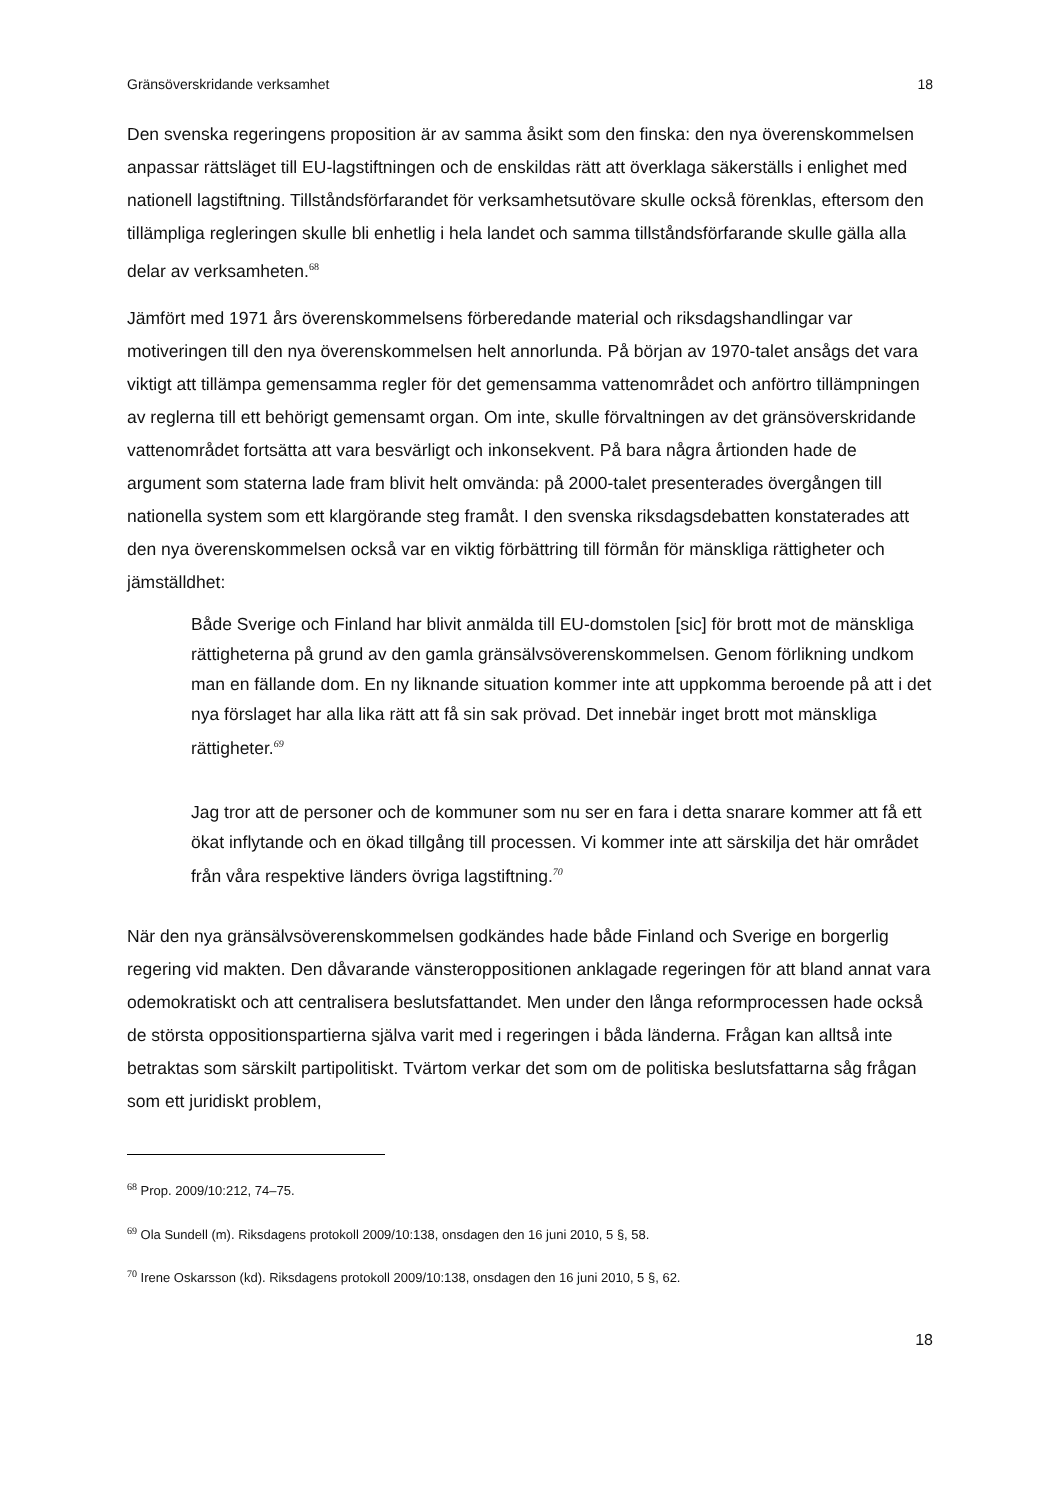Gränsöverskridande verksamhet 18
Den svenska regeringens proposition är av samma åsikt som den finska: den nya överenskommelsen anpassar rättsläget till EU-lagstiftningen och de enskildas rätt att överklaga säkerställs i enlighet med nationell lagstiftning. Tillståndsförfarandet för verksamhetsutövare skulle också förenklas, eftersom den tillämpliga regleringen skulle bli enhetlig i hela landet och samma tillståndsförfarande skulle gälla alla delar av verksamheten.<sup>68</sup>
Jämfört med 1971 års överenskommelsens förberedande material och riksdagshandlingar var motiveringen till den nya överenskommelsen helt annorlunda. På början av 1970-talet ansågs det vara viktigt att tillämpa gemensamma regler för det gemensamma vattenområdet och anförtro tillämpningen av reglerna till ett behörigt gemensamt organ. Om inte, skulle förvaltningen av det gränsöverskridande vattenområdet fortsätta att vara besvärligt och inkonsekvent. På bara några årtionden hade de argument som staterna lade fram blivit helt omvända: på 2000-talet presenterades övergången till nationella system som ett klargörande steg framåt. I den svenska riksdagsdebatten konstaterades att den nya överenskommelsen också var en viktig förbättring till förmån för mänskliga rättigheter och jämställdhet:
Både Sverige och Finland har blivit anmälda till EU-domstolen [sic] för brott mot de mänskliga rättigheterna på grund av den gamla gränsälvsöverenskommelsen. Genom förlikning undkom man en fällande dom. En ny liknande situation kommer inte att uppkomma beroende på att i det nya förslaget har alla lika rätt att få sin sak prövad. Det innebär inget brott mot mänskliga rättigheter.<sup>69</sup>
Jag tror att de personer och de kommuner som nu ser en fara i detta snarare kommer att få ett ökat inflytande och en ökad tillgång till processen. Vi kommer inte att särskilja det här området från våra respektive länders övriga lagstiftning.<sup>70</sup>
När den nya gränsälvsöverenskommelsen godkändes hade både Finland och Sverige en borgerlig regering vid makten. Den dåvarande vänsteroppositionen anklagade regeringen för att bland annat vara odemokratiskt och att centralisera beslutsfattandet. Men under den långa reformprocessen hade också de största oppositionspartierna själva varit med i regeringen i båda länderna. Frågan kan alltså inte betraktas som särskilt partipolitiskt. Tvärtom verkar det som om de politiska beslutsfattarna såg frågan som ett juridiskt problem,
<sup>68</sup> Prop. 2009/10:212, 74–75.
<sup>69</sup> Ola Sundell (m). Riksdagens protokoll 2009/10:138, onsdagen den 16 juni 2010, 5 §, 58.
<sup>70</sup> Irene Oskarsson (kd). Riksdagens protokoll 2009/10:138, onsdagen den 16 juni 2010, 5 §, 62.
18